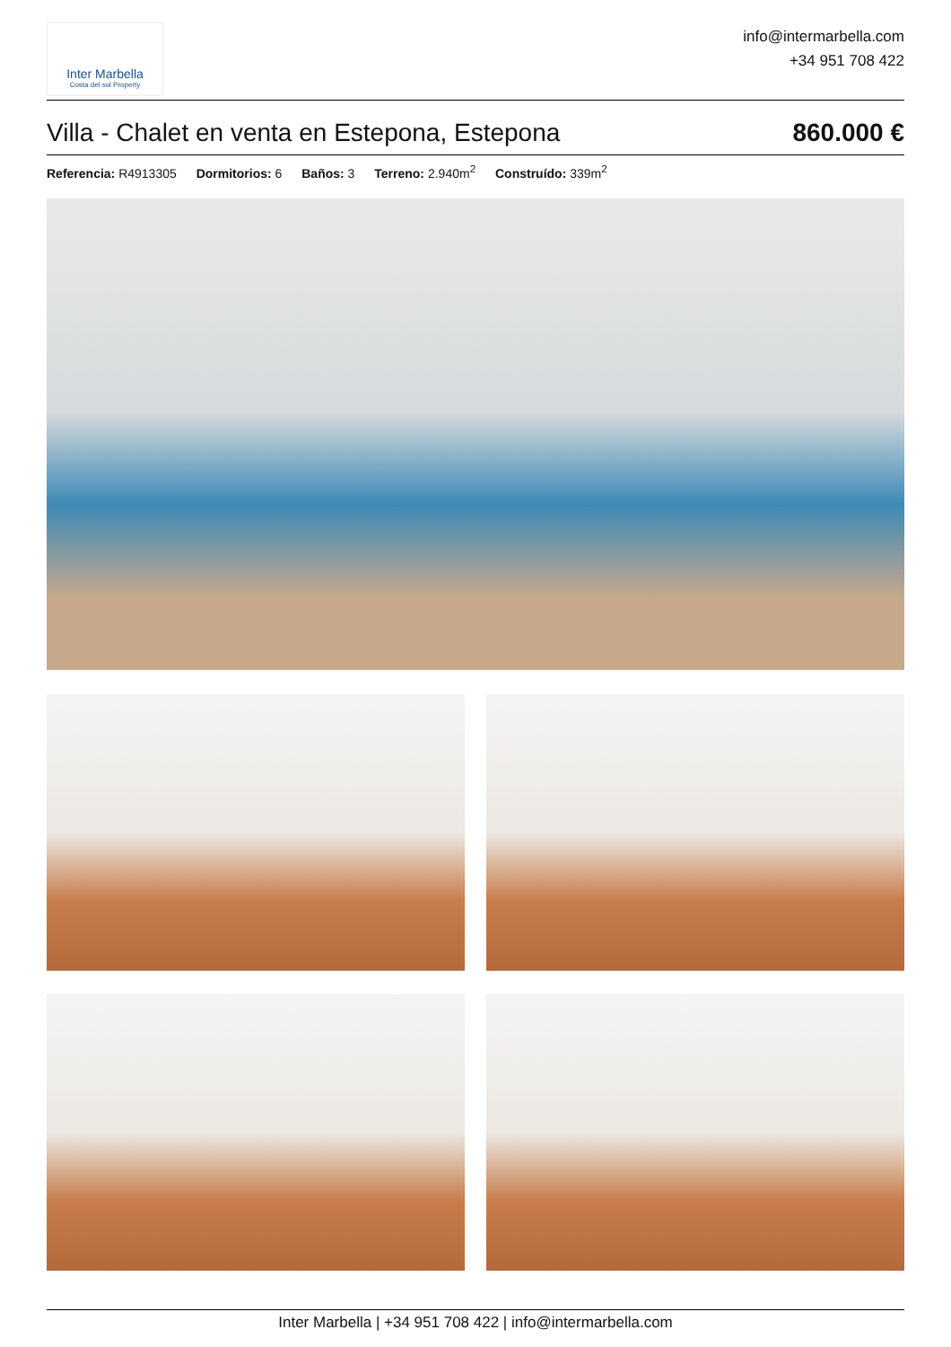Inter Marbella
Costa del sol Property
info@intermarbella.com
+34 951 708 422
Villa - Chalet en venta en Estepona, Estepona
860.000 €
Referencia: R4913305 Dormitorios: 6 Baños: 3 Terreno: 2.940m<sup>2</sup> Construído: 339m<sup>2</sup>
Inter Marbella | +34 951 708 422 | info@intermarbella.com